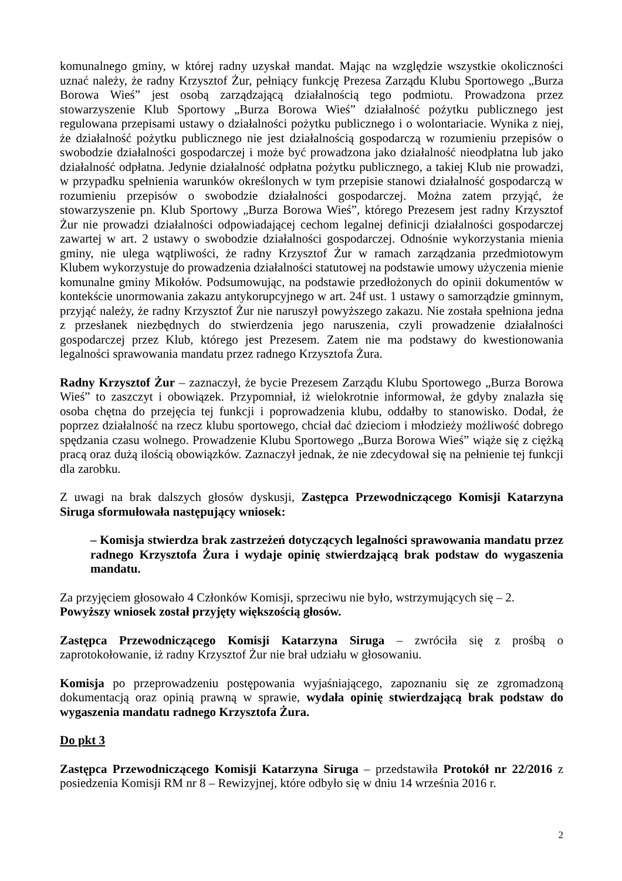komunalnego gminy, w której radny uzyskał mandat. Mając na względzie wszystkie okoliczności uznać należy, że radny Krzysztof Żur, pełniący funkcję Prezesa Zarządu Klubu Sportowego „Burza Borowa Wieś” jest osobą zarządzającą działalnością tego podmiotu. Prowadzona przez stowarzyszenie Klub Sportowy „Burza Borowa Wieś” działalność pożytku publicznego jest regulowana przepisami ustawy o działalności pożytku publicznego i o wolontariacie. Wynika z niej, że działalność pożytku publicznego nie jest działalnością gospodarczą w rozumieniu przepisów o swobodzie działalności gospodarczej i może być prowadzona jako działalność nieodpłatna lub jako działalność odpłatna. Jedynie działalność odpłatna pożytku publicznego, a takiej Klub nie prowadzi, w przypadku spełnienia warunków określonych w tym przepisie stanowi działalność gospodarczą w rozumieniu przepisów o swobodzie działalności gospodarczej. Można zatem przyjąć, że stowarzyszenie pn. Klub Sportowy „Burza Borowa Wieś”, którego Prezesem jest radny Krzysztof Żur nie prowadzi działalności odpowiadającej cechom legalnej definicji działalności gospodarczej zawartej w art. 2 ustawy o swobodzie działalności gospodarczej. Odnośnie wykorzystania mienia gminy, nie ulega wątpliwości, że radny Krzysztof Żur w ramach zarządzania przedmiotowym Klubem wykorzystuje do prowadzenia działalności statutowej na podstawie umowy użyczenia mienie komunalne gminy Mikołów. Podsumowując, na podstawie przedłożonych do opinii dokumentów w kontekście unormowania zakazu antykorupcyjnego w art. 24f ust. 1 ustawy o samorządzie gminnym, przyjąć należy, że radny Krzysztof Żur nie naruszył powyższego zakazu. Nie została spełniona jedna z przesłanek niezbędnych do stwierdzenia jego naruszenia, czyli prowadzenie działalności gospodarczej przez Klub, którego jest Prezesem. Zatem nie ma podstawy do kwestionowania legalności sprawowania mandatu przez radnego Krzysztofa Żura.
Radny Krzysztof Żur – zaznaczył, że bycie Prezesem Zarządu Klubu Sportowego „Burza Borowa Wieś” to zaszczyt i obowiązek. Przypomniał, iż wielokrotnie informował, że gdyby znalazła się osoba chętna do przejęcia tej funkcji i poprowadzenia klubu, oddałby to stanowisko. Dodał, że poprzez działalność na rzecz klubu sportowego, chciał dać dzieciom i młodzieży możliwość dobrego spędzania czasu wolnego. Prowadzenie Klubu Sportowego „Burza Borowa Wieś” wiąże się z ciężką pracą oraz dużą ilością obowiązków. Zaznaczył jednak, że nie zdecydował się na pełnienie tej funkcji dla zarobku.
Z uwagi na brak dalszych głosów dyskusji, Zastępca Przewodniczącego Komisji Katarzyna Siruga sformułowała następujący wniosek:
– Komisja stwierdza brak zastrzeżeń dotyczących legalności sprawowania mandatu przez radnego Krzysztofa Żura i wydaje opinię stwierdzającą brak podstaw do wygaszenia mandatu.
Za przyjęciem głosowało 4 Członków Komisji, sprzeciwu nie było, wstrzymujących się – 2.
Powyższy wniosek został przyjęty większością głosów.
Zastępca Przewodniczącego Komisji Katarzyna Siruga – zwróciła się z prośbą o zaprotokołowanie, iż radny Krzysztof Żur nie brał udziału w głosowaniu.
Komisja po przeprowadzeniu postępowania wyjaśniającego, zapoznaniu się ze zgromadzoną dokumentacją oraz opinią prawną w sprawie, wydała opinię stwierdzającą brak podstaw do wygaszenia mandatu radnego Krzysztofa Żura.
Do pkt 3
Zastępca Przewodniczącego Komisji Katarzyna Siruga – przedstawiła Protokół nr 22/2016 z posiedzenia Komisji RM nr 8 – Rewizyjnej, które odbyło się w dniu 14 września 2016 r.
2